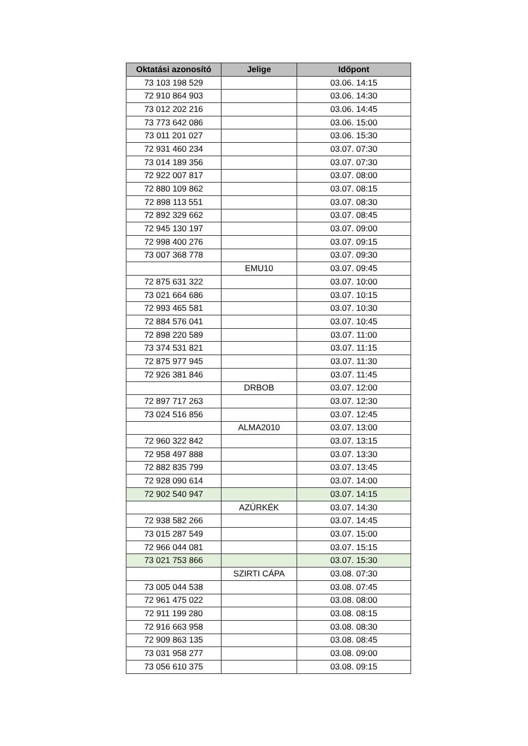| Oktatási azonosító | Jelige | Időpont |
| --- | --- | --- |
| 73 103 198 529 | | 03.06. 14:15 |
| 72 910 864 903 | | 03.06. 14:30 |
| 73 012 202 216 | | 03.06. 14:45 |
| 73 773 642 086 | | 03.06. 15:00 |
| 73 011 201 027 | | 03.06. 15:30 |
| 72 931 460 234 | | 03.07. 07:30 |
| 73 014 189 356 | | 03.07. 07:30 |
| 72 922 007 817 | | 03.07. 08:00 |
| 72 880 109 862 | | 03.07. 08:15 |
| 72 898 113 551 | | 03.07. 08:30 |
| 72 892 329 662 | | 03.07. 08:45 |
| 72 945 130 197 | | 03.07. 09:00 |
| 72 998 400 276 | | 03.07. 09:15 |
| 73 007 368 778 | | 03.07. 09:30 |
| | EMU10 | 03.07. 09:45 |
| 72 875 631 322 | | 03.07. 10:00 |
| 73 021 664 686 | | 03.07. 10:15 |
| 72 993 465 581 | | 03.07. 10:30 |
| 72 884 576 041 | | 03.07. 10:45 |
| 72 898 220 589 | | 03.07. 11:00 |
| 73 374 531 821 | | 03.07. 11:15 |
| 72 875 977 945 | | 03.07. 11:30 |
| 72 926 381 846 | | 03.07. 11:45 |
| | DRBOB | 03.07. 12:00 |
| 72 897 717 263 | | 03.07. 12:30 |
| 73 024 516 856 | | 03.07. 12:45 |
| | ALMA2010 | 03.07. 13:00 |
| 72 960 322 842 | | 03.07. 13:15 |
| 72 958 497 888 | | 03.07. 13:30 |
| 72 882 835 799 | | 03.07. 13:45 |
| 72 928 090 614 | | 03.07. 14:00 |
| 72 902 540 947 | | 03.07. 14:15 |
| | AZÚRKÉK | 03.07. 14:30 |
| 72 938 582 266 | | 03.07. 14:45 |
| 73 015 287 549 | | 03.07. 15:00 |
| 72 966 044 081 | | 03.07. 15:15 |
| 73 021 753 866 | | 03.07. 15:30 |
| | SZIRTI CÁPA | 03.08. 07:30 |
| 73 005 044 538 | | 03.08. 07:45 |
| 72 961 475 022 | | 03.08. 08:00 |
| 72 911 199 280 | | 03.08. 08:15 |
| 72 916 663 958 | | 03.08. 08:30 |
| 72 909 863 135 | | 03.08. 08:45 |
| 73 031 958 277 | | 03.08. 09:00 |
| 73 056 610 375 | | 03.08. 09:15 |